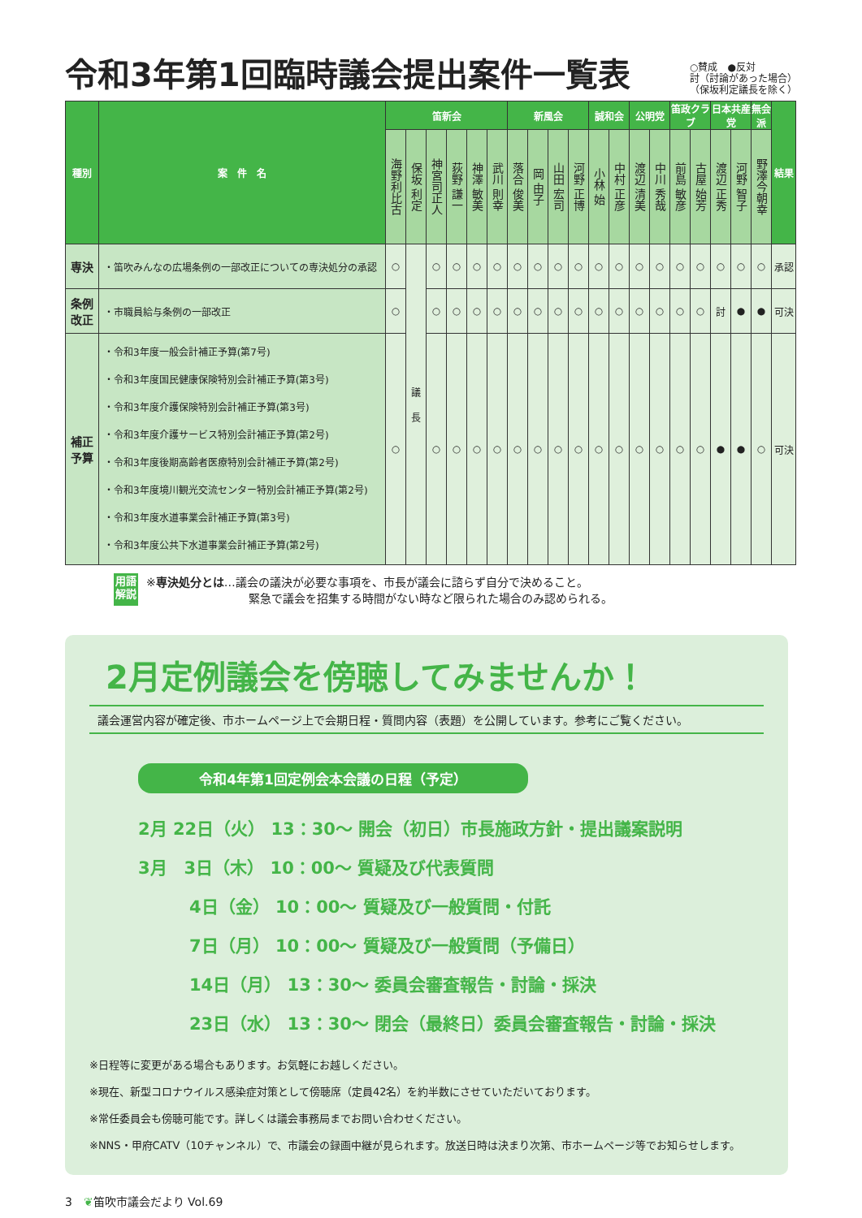令和3年第1回臨時議会提出案件一覧表
○賛成　●反対
討（討論があった場合）
（保坂利定議長を除く）
| 種別 | 案 件 名 | 笛新会 | | | | | | 新風会 | | | | 誠和会 | | 公明党 | | 笛政クラブ | | 日本共産党 | | 無会派 | 結果 |
| --- | --- | --- | --- | --- | --- | --- | --- | --- | --- | --- | --- | --- | --- | --- | --- | --- | --- | --- | --- | --- | --- |
| | | 海野利比古 | 保坂 利定 | 神宮司正人 | 荻野 謙一 | 神澤 敏美 | 武川 則幸 | 落合 俊美 | 岡 由子 | 山田 宏司 | 河野 正博 | 小林 始 | 中村 正彦 | 渡辺 清美 | 中川 秀哉 | 前島 敏彦 | 古屋 始芳 | 渡辺 正秀 | 河野 智子 | 野澤今朝幸 | |
| 専決 | ・笛吹みんなの広場条例の一部改正についての専決処分の承認 | ○ | 議 長 | ○ | ○ | ○ | ○ | ○ | ○ | ○ | ○ | ○ | ○ | ○ | ○ | ○ | ○ | ○ | ○ | ○ | 承認 |
| 条例改正 | ・市職員給与条例の一部改正 | ○ | | ○ | ○ | ○ | ○ | ○ | ○ | ○ | ○ | ○ | ○ | ○ | ○ | ○ | ○ | 討 | ● | ● | 可決 |
| 補正予算 | ・令和3年度一般会計補正予算(第7号) ・令和3年度国民健康保険特別会計補正予算(第3号) ・令和3年度介護保険特別会計補正予算(第3号) ・令和3年度介護サービス特別会計補正予算(第2号) ・令和3年度後期高齢者医療特別会計補正予算(第2号) ・令和3年度境川観光交流センター特別会計補正予算(第2号) ・令和3年度水道事業会計補正予算(第3号) ・令和3年度公共下水道事業会計補正予算(第2号) | ○ | | ○ | ○ | ○ | ○ | ○ | ○ | ○ | ○ | ○ | ○ | ○ | ○ | ○ | ○ | ● | ● | ○ | 可決 |
用語
解説
※専決処分とは…議会の議決が必要な事項を、市長が議会に諮らず自分で決めること。
　　　　　　　　　緊急で議会を招集する時間がない時など限られた場合のみ認められる。
2月定例議会を傍聴してみませんか！
議会運営内容が確定後、市ホームページ上で会期日程・質問内容（表題）を公開しています。参考にご覧ください。
令和4年第1回定例会本会議の日程（予定）
2月 22日（火） 13：30～ 開会（初日）市長施政方針・提出議案説明
3月　3日（木） 10：00～ 質疑及び代表質問
　　　4日（金） 10：00～ 質疑及び一般質問・付託
　　　7日（月） 10：00～ 質疑及び一般質問（予備日）
　　　14日（月） 13：30～ 委員会審査報告・討論・採決
　　　23日（水） 13：30～ 閉会（最終日）委員会審査報告・討論・採決
※日程等に変更がある場合もあります。お気軽にお越しください。
※現在、新型コロナウイルス感染症対策として傍聴席（定員42名）を約半数にさせていただいております。
※常任委員会も傍聴可能です。詳しくは議会事務局までお問い合わせください。
※NNS・甲府CATV（10チャンネル）で、市議会の録画中継が見られます。放送日時は決まり次第、市ホームページ等でお知らせします。
3　❦笛吹市議会だより Vol.69